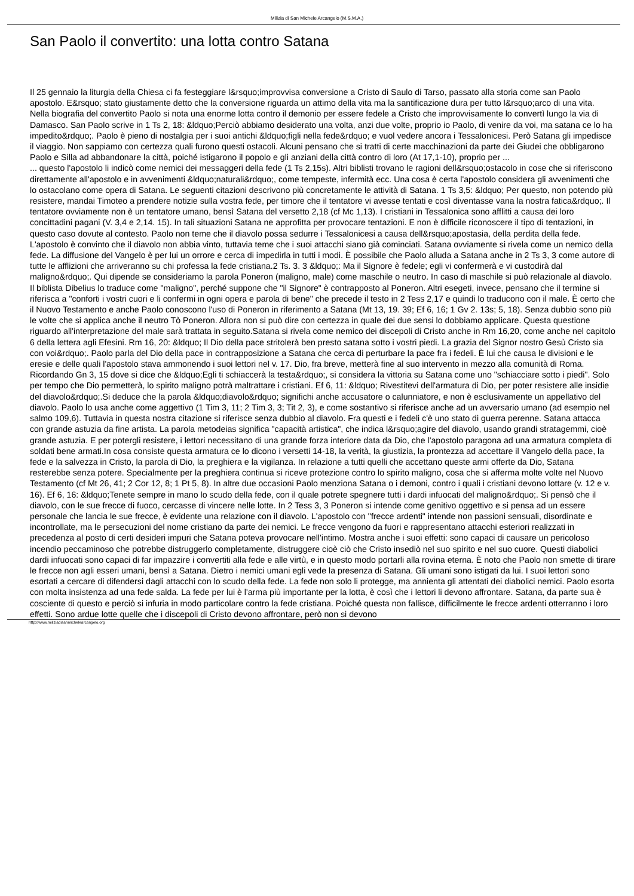Milizia di San Michele Arcangelo (M.S.M.A.)
San Paolo il convertito: una lotta contro Satana
Il 25 gennaio la liturgia della Chiesa ci fa festeggiare l&rsquo;improvvisa conversione a Cristo di Saulo di Tarso, passato alla storia come san Paolo apostolo. E&rsquo; stato giustamente detto che la conversione riguarda un attimo della vita ma la santificazione dura per tutto l&rsquo;arco di una vita. Nella biografia del convertito Paolo si nota una enorme lotta contro il demonio per essere fedele a Cristo che improvvisamente lo convertì lungo la via di Damasco. San Paolo scrive in 1 Ts 2, 18: &ldquo;Perciò abbiamo desiderato una volta, anzi due volte, proprio io Paolo, di venire da voi, ma satana ce lo ha impedito&rdquo;. Paolo è pieno di nostalgia per i suoi antichi &ldquo;figli nella fede&rdquo; e vuol vedere ancora i Tessalonicesi. Però Satana gli impedisce il viaggio. Non sappiamo con certezza quali furono questi ostacoli. Alcuni pensano che si tratti di certe macchinazioni da parte dei Giudei che obbligarono Paolo e Silla ad abbandonare la città, poiché istigarono il popolo e gli anziani della città contro di loro (At 17,1-10), proprio per ...
... questo l'apostolo li indicò come nemici dei messaggeri della fede (1 Ts 2,15s). Altri biblisti trovano le ragioni dell&rsquo;ostacolo in cose che si riferiscono direttamente all'apostolo e in avvenimenti &ldquo;naturali&rdquo;, come tempeste, infermità ecc. Una cosa è certa l'apostolo considera gli avvenimenti che lo ostacolano come opera di Satana. Le seguenti citazioni descrivono più concretamente le attività di Satana. 1 Ts 3,5: &ldquo; Per questo, non potendo più resistere, mandai Timoteo a prendere notizie sulla vostra fede, per timore che il tentatore vi avesse tentati e così diventasse vana la nostra fatica&rdquo;. Il tentatore ovviamente non è un tentatore umano, bensì Satana del versetto 2,18 (cf Mc 1,13). I cristiani in Tessalonica sono afflitti a causa dei loro concittadini pagani (V. 3,4 e 2,14. 15). In tali situazioni Satana ne approfitta per provocare tentazioni. E non è difficile riconoscere il tipo di tentazioni, in questo caso dovute al contesto. Paolo non teme che il diavolo possa sedurre i Tessalonicesi a causa dell&rsquo;apostasia, della perdita della fede. L'apostolo è convinto che il diavolo non abbia vinto, tuttavia teme che i suoi attacchi siano già cominciati. Satana ovviamente si rivela come un nemico della fede. La diffusione del Vangelo è per lui un orrore e cerca di impedirla in tutti i modi. È possibile che Paolo alluda a Satana anche in 2 Ts 3, 3 come autore di tutte le afflizioni che arriveranno su chi professa la fede cristiana.2 Ts. 3. 3 &ldquo;: Ma il Signore è fedele; egli vi confermerà e vi custodirà dal maligno&rdquo;. Qui dipende se consideriamo la parola Poneron (maligno, male) come maschile o neutro. In caso di maschile si può relazionale al diavolo. Il biblista Dibelius lo traduce come "maligno", perché suppone che "il Signore" è contrapposto al Poneron. Altri esegeti, invece, pensano che il termine si riferisca a "conforti i vostri cuori e li confermi in ogni opera e parola di bene" che precede il testo in 2 Tess 2,17 e quindi lo traducono con il male. È certo che il Nuovo Testamento e anche Paolo conoscono l'uso di Poneron in riferimento a Satana (Mt 13, 19. 39; Ef 6, 16; 1 Gv 2. 13s; 5, 18). Senza dubbio sono più le volte che si applica anche il neutro Tò Poneron. Allora non si può dire con certezza in quale dei due sensi lo dobbiamo applicare. Questa questione riguardo all'interpretazione del male sarà trattata in seguito.Satana si rivela come nemico dei discepoli di Cristo anche in Rm 16,20, come anche nel capitolo 6 della lettera agli Efesini. Rm 16, 20: &ldquo; Il Dio della pace stritolerà ben presto satana sotto i vostri piedi. La grazia del Signor nostro Gesù Cristo sia con voi&rdquo;. Paolo parla del Dio della pace in contrapposizione a Satana che cerca di perturbare la pace fra i fedeli. È lui che causa le divisioni e le eresie e delle quali l'apostolo stava ammonendo i suoi lettori nel v. 17. Dio, fra breve, metterà fine al suo intervento in mezzo alla comunità di Roma. Ricordando Gn 3, 15 dove si dice che &ldquo;Egli ti schiaccerà la testa&rdquo;, si considera la vittoria su Satana come uno "schiacciare sotto i piedi". Solo per tempo che Dio permetterà, lo spirito maligno potrà maltrattare i cristiani. Ef 6, 11: &ldquo; Rivestitevi dell'armatura di Dio, per poter resistere alle insidie del diavolo&rdquo;.Si deduce che la parola &ldquo;diavolo&rdquo; significhi anche accusatore o calunniatore, e non è esclusivamente un appellativo del diavolo. Paolo lo usa anche come aggettivo (1 Tim 3, 11; 2 Tim 3, 3; Tit 2, 3), e come sostantivo si riferisce anche ad un avversario umano (ad esempio nel salmo 109,6). Tuttavia in questa nostra citazione si riferisce senza dubbio al diavolo. Fra questi e i fedeli c'è uno stato di guerra perenne. Satana attacca con grande astuzia da fine artista. La parola metodeias significa "capacità artistica", che indica l&rsquo;agire del diavolo, usando grandi stratagemmi, cioè grande astuzia. E per potergli resistere, i lettori necessitano di una grande forza interiore data da Dio, che l'apostolo paragona ad una armatura completa di soldati bene armati.In cosa consiste questa armatura ce lo dicono i versetti 14-18, la verità, la giustizia, la prontezza ad accettare il Vangelo della pace, la fede e la salvezza in Cristo, la parola di Dio, la preghiera e la vigilanza. In relazione a tutti quelli che accettano queste armi offerte da Dio, Satana resterebbe senza potere. Specialmente per la preghiera continua si riceve protezione contro lo spirito maligno, cosa che si afferma molte volte nel Nuovo Testamento (cf Mt 26, 41; 2 Cor 12, 8; 1 Pt 5, 8). In altre due occasioni Paolo menziona Satana o i demoni, contro i quali i cristiani devono lottare (v. 12 e v. 16). Ef 6, 16: &ldquo;Tenete sempre in mano lo scudo della fede, con il quale potrete spegnere tutti i dardi infuocati del maligno&rdquo;. Si pensò che il diavolo, con le sue frecce di fuoco, cercasse di vincere nelle lotte. In 2 Tess 3, 3 Poneron si intende come genitivo oggettivo e si pensa ad un essere personale che lancia le sue frecce, è evidente una relazione con il diavolo. L'apostolo con "frecce ardenti" intende non passioni sensuali, disordinate e incontrollate, ma le persecuzioni del nome cristiano da parte dei nemici. Le frecce vengono da fuori e rappresentano attacchi esteriori realizzati in precedenza al posto di certi desideri impuri che Satana poteva provocare nell'intimo. Mostra anche i suoi effetti: sono capaci di causare un pericoloso incendio peccaminoso che potrebbe distruggerlo completamente, distruggere cioè ciò che Cristo insediò nel suo spirito e nel suo cuore. Questi diabolici dardi infuocati sono capaci di far impazzire i convertiti alla fede e alle virtù, e in questo modo portarli alla rovina eterna. È noto che Paolo non smette di tirare le frecce non agli esseri umani, bensì a Satana. Dietro i nemici umani egli vede la presenza di Satana. Gli umani sono istigati da lui. I suoi lettori sono esortati a cercare di difendersi dagli attacchi con lo scudo della fede. La fede non solo li protegge, ma annienta gli attentati dei diabolici nemici. Paolo esorta con molta insistenza ad una fede salda. La fede per lui è l'arma più importante per la lotta, è così che i lettori li devono affrontare. Satana, da parte sua è cosciente di questo e perciò si infuria in modo particolare contro la fede cristiana. Poiché questa non fallisce, difficilmente le frecce ardenti otterranno i loro effetti. Sono ardue lotte quelle che i discepoli di Cristo devono affrontare, però non si devono
http://www.miliziadisanmichelearcangelo.org